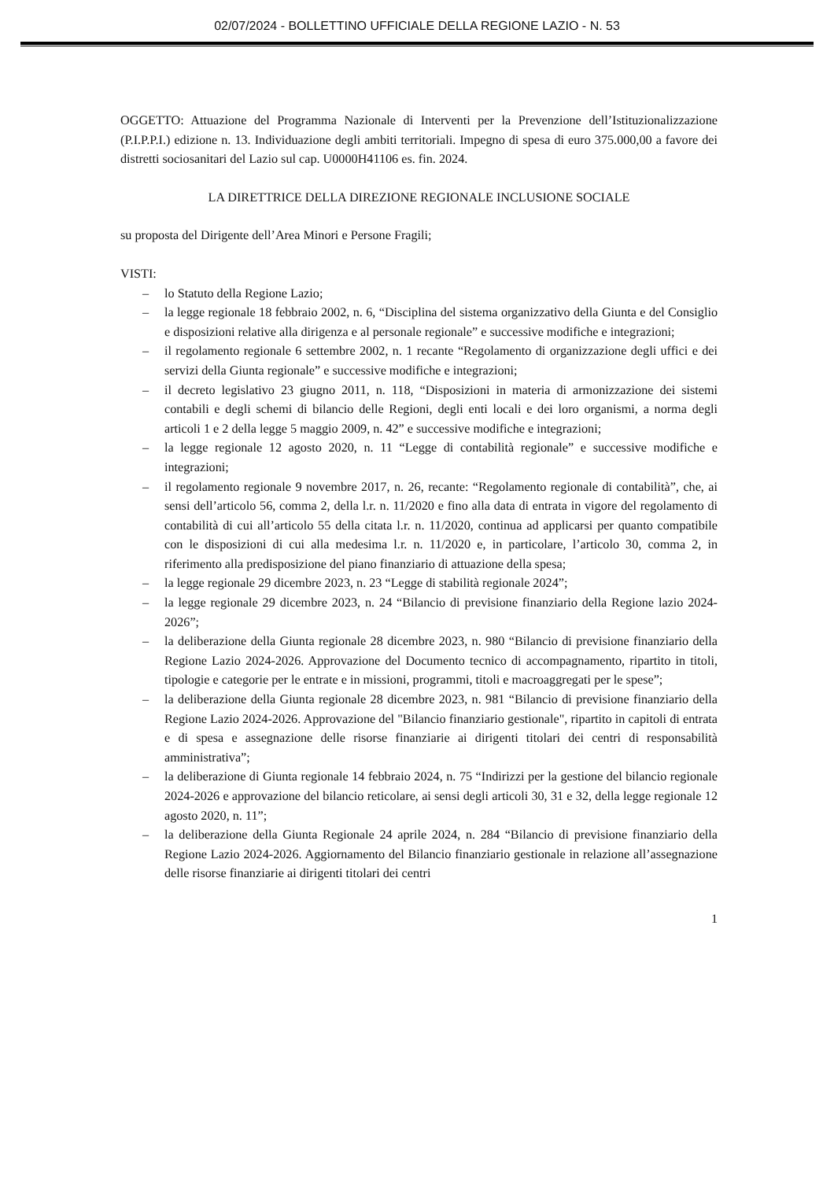02/07/2024 - BOLLETTINO UFFICIALE DELLA REGIONE LAZIO - N. 53
OGGETTO: Attuazione del Programma Nazionale di Interventi per la Prevenzione dell’Istituzionalizzazione (P.I.P.P.I.) edizione n. 13. Individuazione degli ambiti territoriali. Impegno di spesa di euro 375.000,00 a favore dei distretti sociosanitari del Lazio sul cap. U0000H41106 es. fin. 2024.
LA DIRETTRICE DELLA DIREZIONE REGIONALE INCLUSIONE SOCIALE
su proposta del Dirigente dell’Area Minori e Persone Fragili;
VISTI:
– lo Statuto della Regione Lazio;
– la legge regionale 18 febbraio 2002, n. 6, “Disciplina del sistema organizzativo della Giunta e del Consiglio e disposizioni relative alla dirigenza e al personale regionale” e successive modifiche e integrazioni;
– il regolamento regionale 6 settembre 2002, n. 1 recante “Regolamento di organizzazione degli uffici e dei servizi della Giunta regionale” e successive modifiche e integrazioni;
– il decreto legislativo 23 giugno 2011, n. 118, “Disposizioni in materia di armonizzazione dei sistemi contabili e degli schemi di bilancio delle Regioni, degli enti locali e dei loro organismi, a norma degli articoli 1 e 2 della legge 5 maggio 2009, n. 42” e successive modifiche e integrazioni;
– la legge regionale 12 agosto 2020, n. 11 “Legge di contabilità regionale” e successive modifiche e integrazioni;
– il regolamento regionale 9 novembre 2017, n. 26, recante: “Regolamento regionale di contabilità”, che, ai sensi dell’articolo 56, comma 2, della l.r. n. 11/2020 e fino alla data di entrata in vigore del regolamento di contabilità di cui all’articolo 55 della citata l.r. n. 11/2020, continua ad applicarsi per quanto compatibile con le disposizioni di cui alla medesima l.r. n. 11/2020 e, in particolare, l’articolo 30, comma 2, in riferimento alla predisposizione del piano finanziario di attuazione della spesa;
– la legge regionale 29 dicembre 2023, n. 23 “Legge di stabilità regionale 2024”;
– la legge regionale 29 dicembre 2023, n. 24 “Bilancio di previsione finanziario della Regione lazio 2024-2026”;
– la deliberazione della Giunta regionale 28 dicembre 2023, n. 980 “Bilancio di previsione finanziario della Regione Lazio 2024-2026. Approvazione del Documento tecnico di accompagnamento, ripartito in titoli, tipologie e categorie per le entrate e in missioni, programmi, titoli e macroaggregati per le spese”;
– la deliberazione della Giunta regionale 28 dicembre 2023, n. 981 “Bilancio di previsione finanziario della Regione Lazio 2024-2026. Approvazione del "Bilancio finanziario gestionale", ripartito in capitoli di entrata e di spesa e assegnazione delle risorse finanziarie ai dirigenti titolari dei centri di responsabilità amministrativa”;
– la deliberazione di Giunta regionale 14 febbraio 2024, n. 75 “Indirizzi per la gestione del bilancio regionale 2024-2026 e approvazione del bilancio reticolare, ai sensi degli articoli 30, 31 e 32, della legge regionale 12 agosto 2020, n. 11”;
– la deliberazione della Giunta Regionale 24 aprile 2024, n. 284 “Bilancio di previsione finanziario della Regione Lazio 2024-2026. Aggiornamento del Bilancio finanziario gestionale in relazione all’assegnazione delle risorse finanziarie ai dirigenti titolari dei centri
1